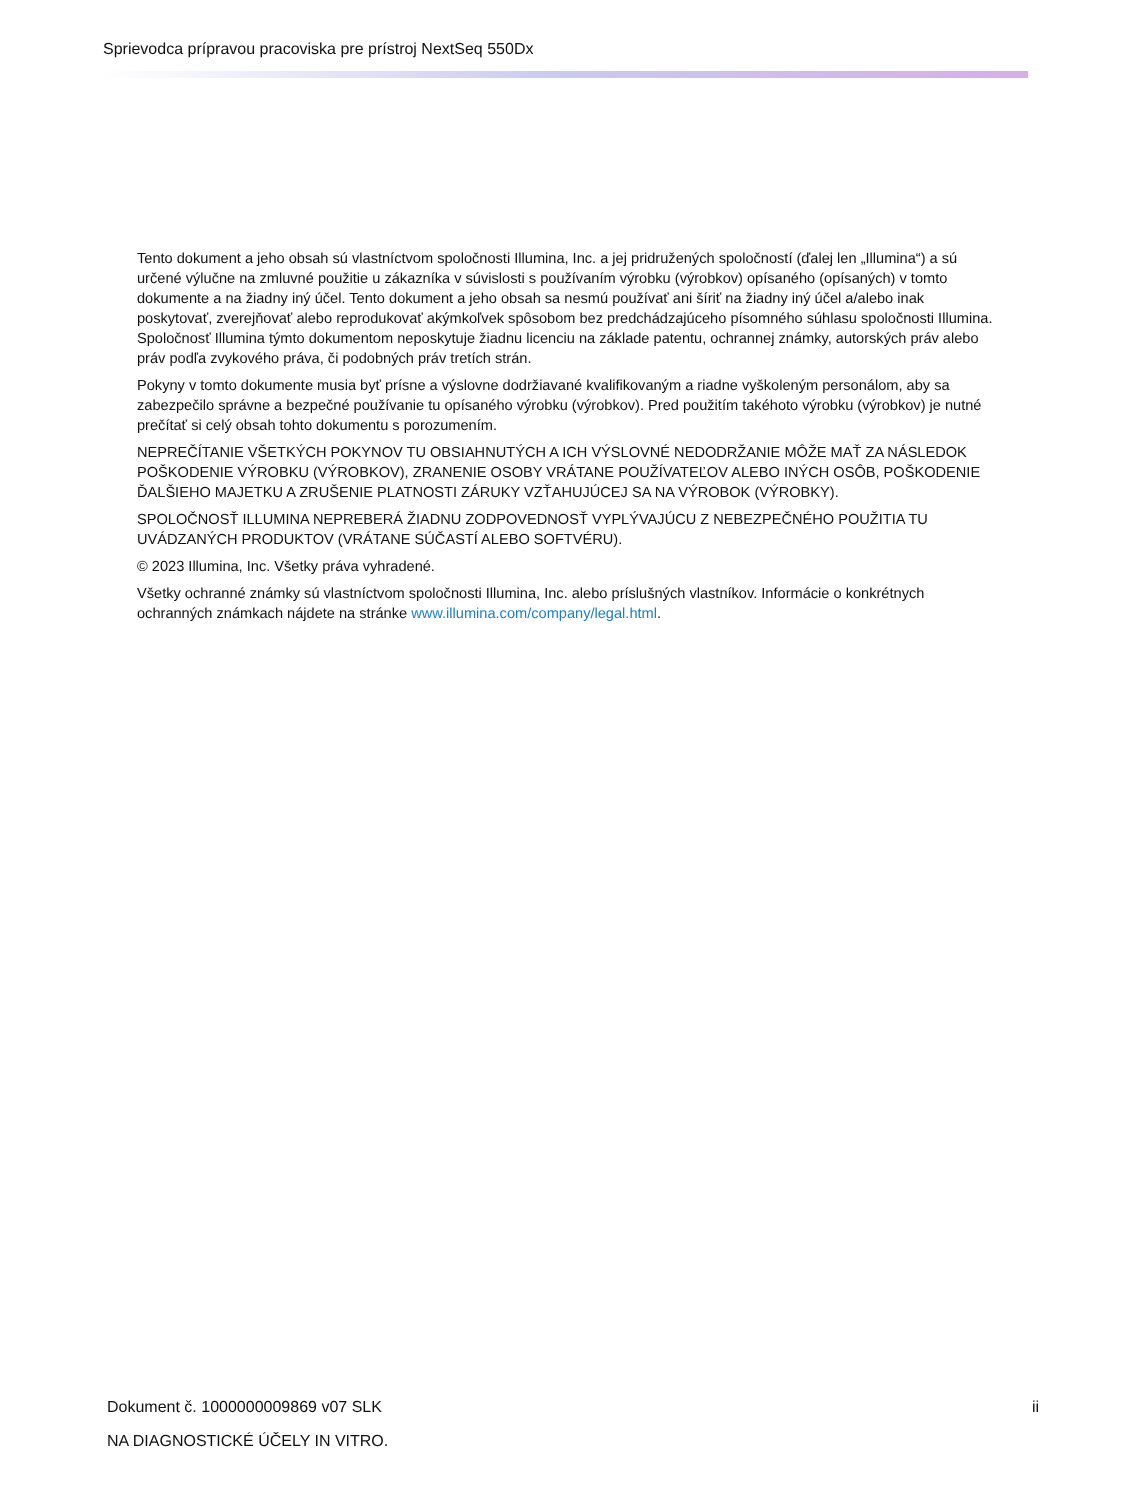Sprievodca prípravou pracoviska pre prístroj NextSeq 550Dx
Tento dokument a jeho obsah sú vlastníctvom spoločnosti Illumina, Inc. a jej pridružených spoločností (ďalej len „Illumina“) a sú určené výlučne na zmluvné použitie u zákazníka v súvislosti s používaním výrobku (výrobkov) opísaného (opísaných) v tomto dokumente a na žiadny iný účel. Tento dokument a jeho obsah sa nesmú používať ani šíriť na žiadny iný účel a/alebo inak poskytovať, zverejňovať alebo reprodukovať akýmkoľvek spôsobom bez predchádzajúceho písomného súhlasu spoločnosti Illumina. Spoločnosť Illumina týmto dokumentom neposkytuje žiadnu licenciu na základe patentu, ochrannej známky, autorských práv alebo práv podľa zvykového práva, či podobných práv tretích strán.
Pokyny v tomto dokumente musia byť prísne a výslovne dodržiavané kvalifikovaným a riadne vyškoleným personálom, aby sa zabezpečilo správne a bezpečné používanie tu opísaného výrobku (výrobkov). Pred použitím takéhoto výrobku (výrobkov) je nutné prečítať si celý obsah tohto dokumentu s porozumením.
NEPREČÍTANIE VŠETKÝCH POKYNOV TU OBSIAHNUTÝCH A ICH VÝSLOVNÉ NEDODRŽANIE MÔŽE MAŤ ZA NÁSLEDOK POŠKODENIE VÝROBKU (VÝROBKOV), ZRANENIE OSOBY VRÁTANE POUŽÍVATEĽOV ALEBO INÝCH OSÔB, POŠKODENIE ĎALŠIEHO MAJETKU A ZRUŠENIE PLATNOSTI ZÁRUKY VZŤAHUJÚCEJ SA NA VÝROBOK (VÝROBKY).
SPOLOČNOSŤ ILLUMINA NEPREBERÁ ŽIADNU ZODPOVEDNOSŤ VYPLÝVAJÚCU Z NEBEZPEČNÉHO POUŽITIA TU UVÁDZANÝCH PRODUKTOV (VRÁTANE SÚČASTÍ ALEBO SOFTVÉRU).
© 2023 Illumina, Inc. Všetky práva vyhradené.
Všetky ochranné známky sú vlastníctvom spoločnosti Illumina, Inc. alebo príslušných vlastníkov. Informácie o konkrétnych ochranných známkach nájdete na stránke www.illumina.com/company/legal.html.
Dokument č. 1000000009869 v07 SLK ii
NA DIAGNOSTICKÉ ÚČELY IN VITRO.